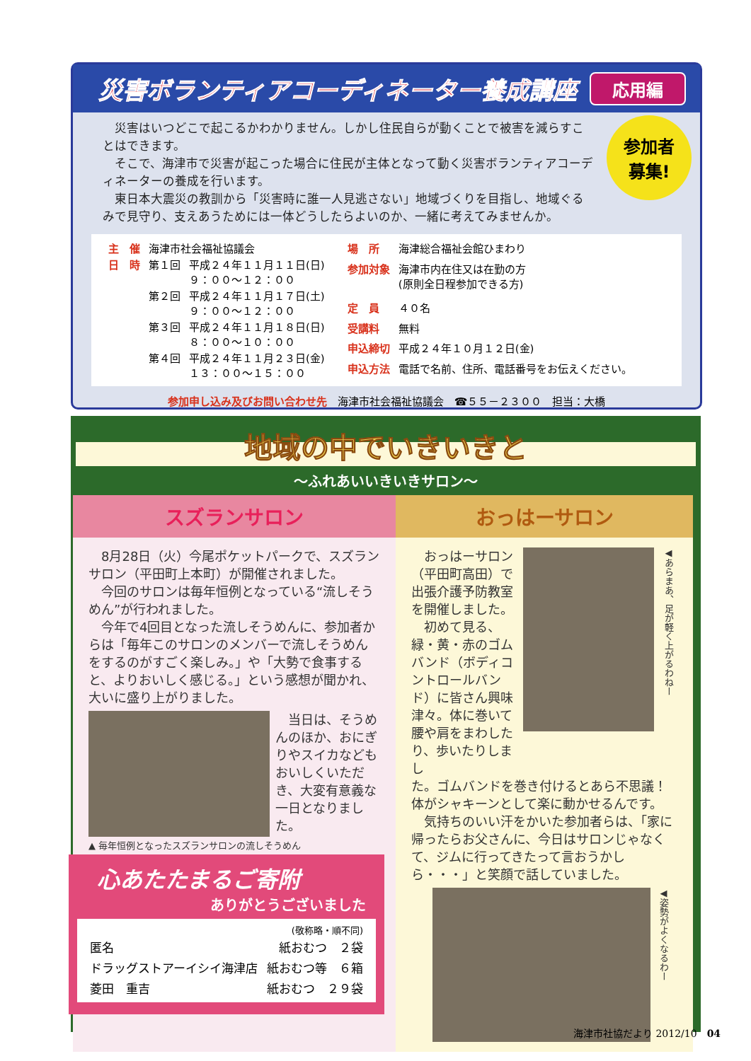災害ボランティアコーディネーター養成講座
応用編
参加者
募集!
災害はいつどこで起こるかわかりません。しかし住民自らが動くことで被害を減らすことはできます。
そこで、海津市で災害が起こった場合に住民が主体となって動く災害ボランティアコーディネーターの養成を行います。
東日本大震災の教訓から「災害時に誰一人見逃さない」地域づくりを目指し、地域ぐるみで見守り、支えあうためには一体どうしたらよいのか、一緒に考えてみませんか。
| 主 催 | 海津市社会福祉協議会 | |
| 日 時 | 第１回 | 平成２４年１１月１１日(日) ９：００～１２：００ |
| | 第２回 | 平成２４年１１月１７日(土) ９：００～１２：００ |
| | 第３回 | 平成２４年１１月１８日(日) ８：００～１０：００ |
| | 第４回 | 平成２４年１１月２３日(金) １３：００～１５：００ |
| 場 所 | 海津総合福祉会館ひまわり |
| 参加対象 | 海津市内在住又は在勤の方 (原則全日程参加できる方) |
| 定 員 | ４０名 |
| 受講料 | 無料 |
| 申込締切 | 平成２４年１０月１２日(金) |
| 申込方法 | 電話で名前、住所、電話番号をお伝えください。 |
参加申し込み及びお問い合わせ先　海津市社会福祉協議会　☎５５－２３００　担当：大橋
地域の中でいきいきと
～ふれあいいきいきサロン～
スズランサロン
8月28日（火）今尾ポケットパークで、スズランサロン（平田町上本町）が開催されました。
今回のサロンは毎年恒例となっている“流しそうめん”が行われました。
今年で4回目となった流しそうめんに、参加者からは「毎年このサロンのメンバーで流しそうめんをするのがすごく楽しみ。」や「大勢で食事すると、よりおいしく感じる。」という感想が聞かれ、大いに盛り上がりました。
当日は、そうめんのほか、おにぎりやスイカなどもおいしくいただき、大変有意義な一日となりました。
▲ 毎年恒例となったスズランサロンの流しそうめん
おっはーサロン
おっはーサロン（平田町高田）で出張介護予防教室を開催しました。
初めて見る、緑・黄・赤のゴムバンド（ボディコントロールバンド）に皆さん興味津々。体に巻いて腰や肩をまわしたり、歩いたりしまし
◀あらまあ、足が軽く上がるわねー
た。ゴムバンドを巻き付けるとあら不思議！体がシャキーンとして楽に動かせるんです。
気持ちのいい汗をかいた参加者らは、「家に帰ったらお父さんに、今日はサロンじゃなくて、ジムに行ってきたって言おうかしら・・・」と笑顔で話していました。
◀姿勢がよくなるわー
心あたたまるご寄附
ありがとうございました
(敬称略・順不同)
| 匿名 | 紙おむつ ２袋 |
| ドラッグストアーイシイ海津店 | 紙おむつ等 ６箱 |
| 菱田 重吉 | 紙おむつ ２９袋 |
海津市社協だより 2012/10　04